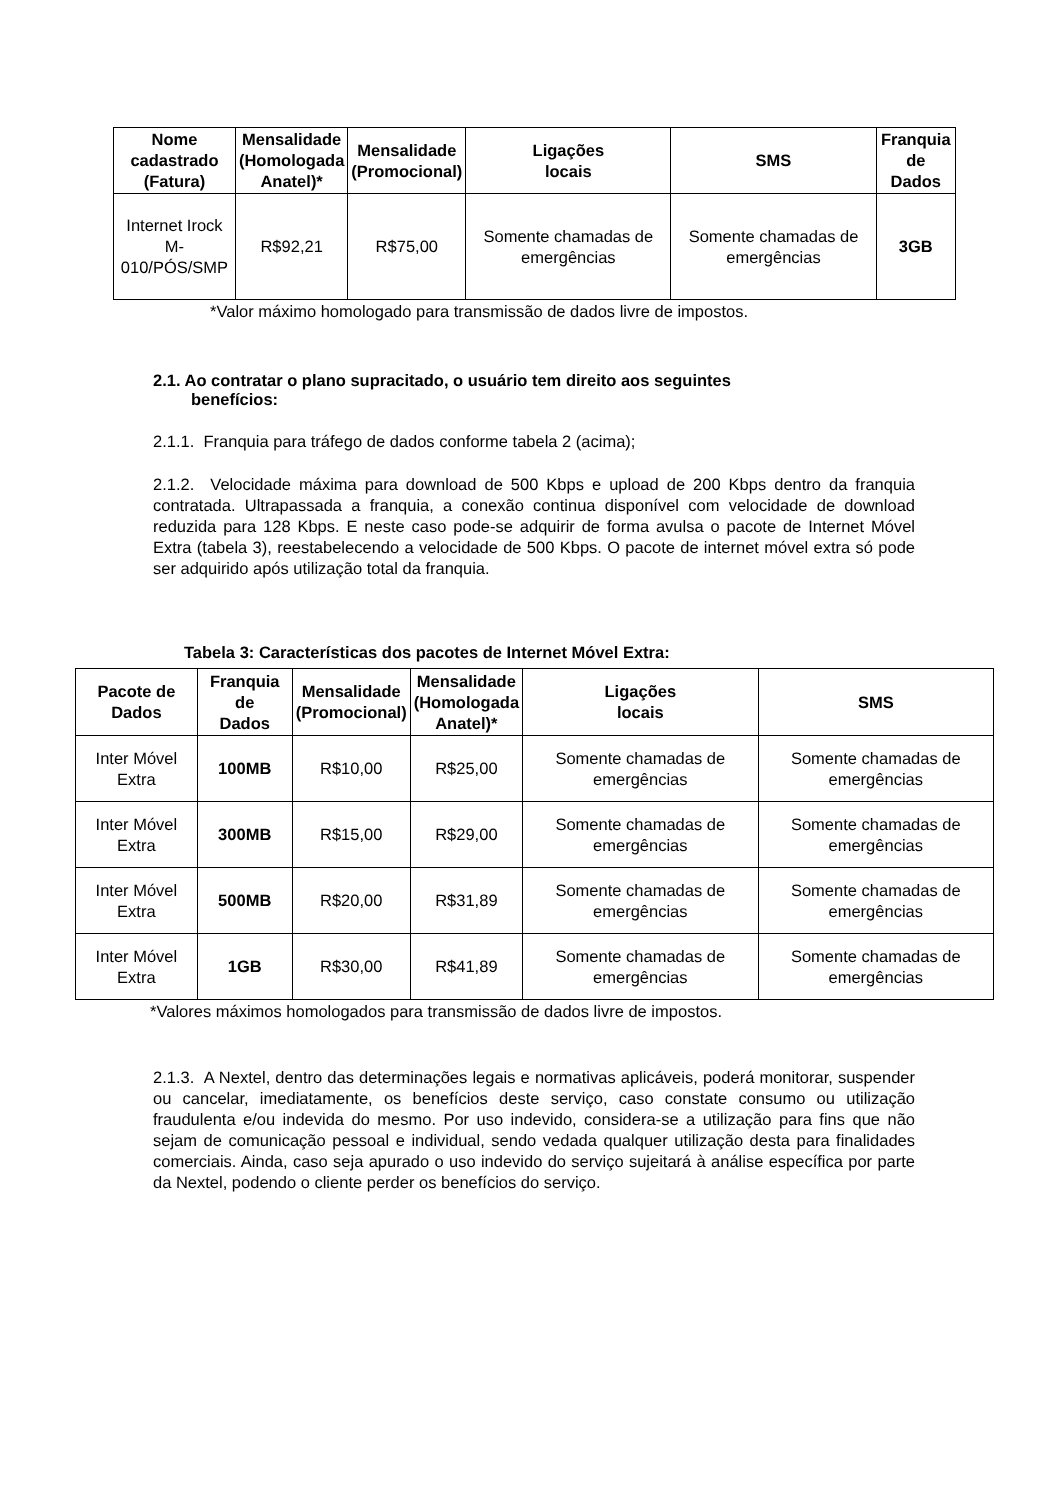| Nome cadastrado (Fatura) | Mensalidade (Homologada Anatel)* | Mensalidade (Promocional) | Ligações locais | SMS | Franquia de Dados |
| --- | --- | --- | --- | --- | --- |
| Internet Irock M- 010/PÓS/SMP | R$92,21 | R$75,00 | Somente chamadas de emergências | Somente chamadas de emergências | 3GB |
*Valor máximo homologado para transmissão de dados livre de impostos.
2.1. Ao contratar o plano supracitado, o usuário tem direito aos seguintes
benefícios:
2.1.1. Franquia para tráfego de dados conforme tabela 2 (acima);
2.1.2. Velocidade máxima para download de 500 Kbps e upload de 200 Kbps dentro da franquia contratada. Ultrapassada a franquia, a conexão continua disponível com velocidade de download reduzida para 128 Kbps. E neste caso pode-se adquirir de forma avulsa o pacote de Internet Móvel Extra (tabela 3), reestabelecendo a velocidade de 500 Kbps. O pacote de internet móvel extra só pode ser adquirido após utilização total da franquia.
Tabela 3: Características dos pacotes de Internet Móvel Extra:
| Pacote de Dados | Franquia de Dados | Mensalidade (Promocional) | Mensalidade (Homologada Anatel)* | Ligações locais | SMS |
| --- | --- | --- | --- | --- | --- |
| Inter Móvel Extra | 100MB | R$10,00 | R$25,00 | Somente chamadas de emergências | Somente chamadas de emergências |
| Inter Móvel Extra | 300MB | R$15,00 | R$29,00 | Somente chamadas de emergências | Somente chamadas de emergências |
| Inter Móvel Extra | 500MB | R$20,00 | R$31,89 | Somente chamadas de emergências | Somente chamadas de emergências |
| Inter Móvel Extra | 1GB | R$30,00 | R$41,89 | Somente chamadas de emergências | Somente chamadas de emergências |
*Valores máximos homologados para transmissão de dados livre de impostos.
2.1.3. A Nextel, dentro das determinações legais e normativas aplicáveis, poderá monitorar, suspender ou cancelar, imediatamente, os benefícios deste serviço, caso constate consumo ou utilização fraudulenta e/ou indevida do mesmo. Por uso indevido, considera-se a utilização para fins que não sejam de comunicação pessoal e individual, sendo vedada qualquer utilização desta para finalidades comerciais. Ainda, caso seja apurado o uso indevido do serviço sujeitará à análise específica por parte da Nextel, podendo o cliente perder os benefícios do serviço.